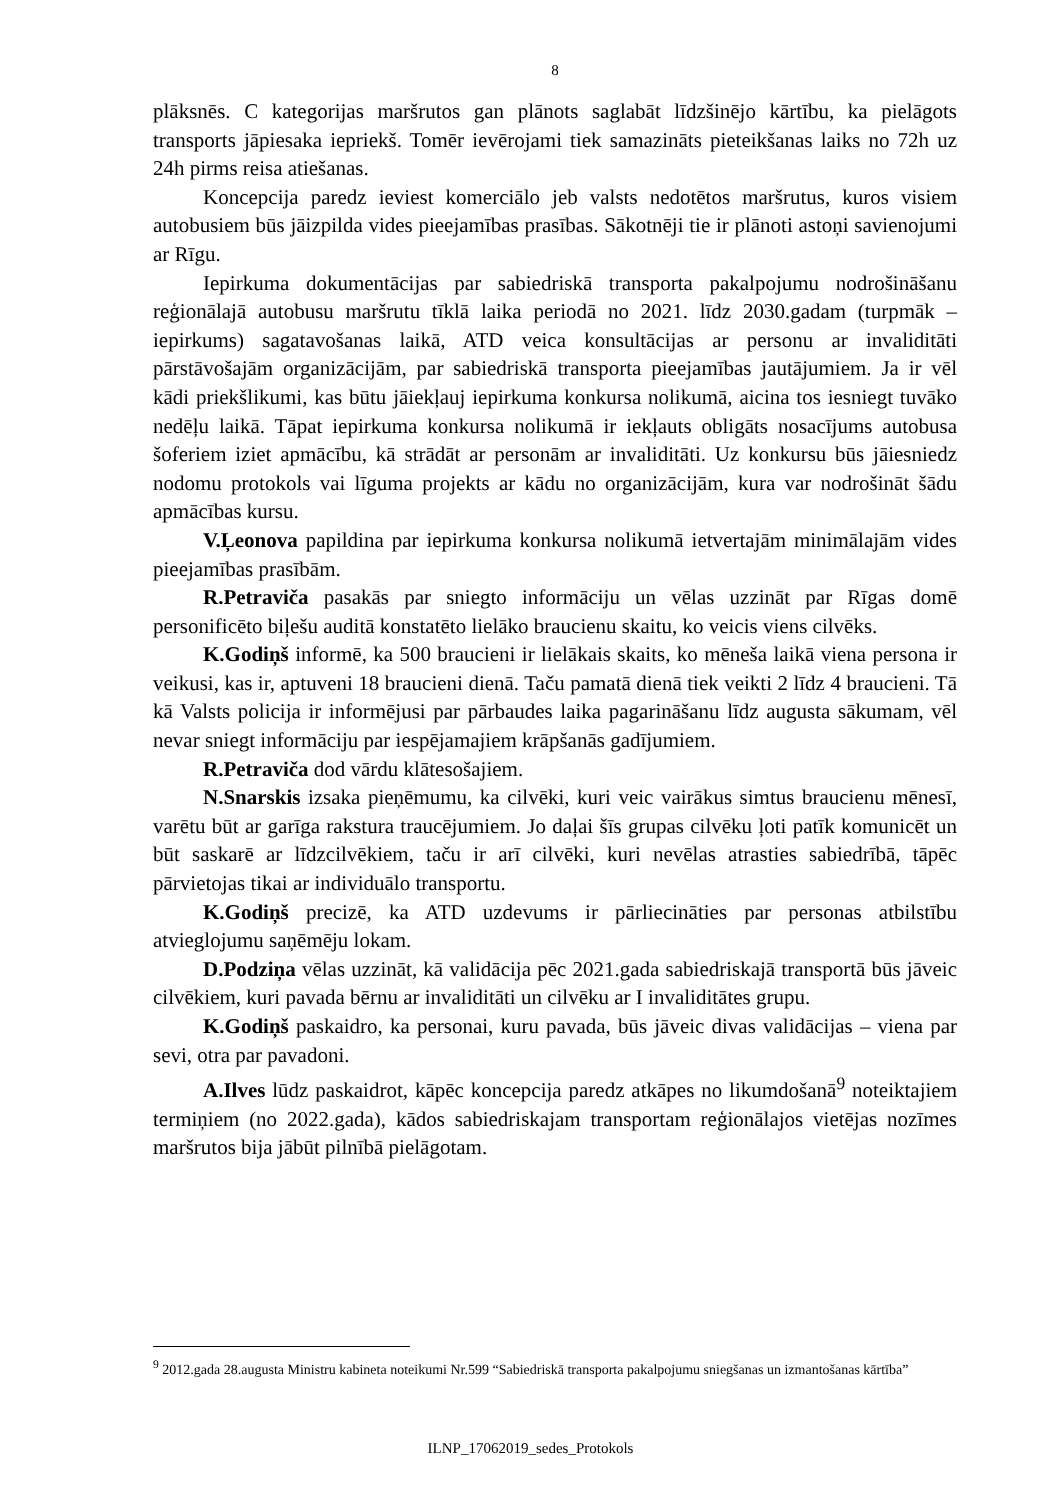8
plāksnēs. C kategorijas maršrutos gan plānots saglabāt līdzšinējo kārtību, ka pielāgots transports jāpiesaka iepriekš. Tomēr ievērojami tiek samazināts pieteikšanas laiks no 72h uz 24h pirms reisa atiešanas.
Koncepcija paredz ieviest komerciālo jeb valsts nedotētos maršrutus, kuros visiem autobusiem būs jāizpilda vides pieejamības prasības. Sākotnēji tie ir plānoti astoņi savienojumi ar Rīgu.
Iepirkuma dokumentācijas par sabiedriskā transporta pakalpojumu nodrošināšanu reģionālajā autobusu maršrutu tīklā laika periodā no 2021. līdz 2030.gadam (turpmāk – iepirkums) sagatavošanas laikā, ATD veica konsultācijas ar personu ar invaliditāti pārstāvošajām organizācijām, par sabiedriskā transporta pieejamības jautājumiem. Ja ir vēl kādi priekšlikumi, kas būtu jāiekļauj iepirkuma konkursa nolikumā, aicina tos iesniegt tuvāko nedēļu laikā. Tāpat iepirkuma konkursa nolikumā ir iekļauts obligāts nosacījums autobusa šoferiem iziet apmācību, kā strādāt ar personām ar invaliditāti. Uz konkursu būs jāiesniedz nodomu protokols vai līguma projekts ar kādu no organizācijām, kura var nodrošināt šādu apmācības kursu.
V.Ļeonova papildina par iepirkuma konkursa nolikumā ietvertajām minimālajām vides pieejamības prasībām.
R.Petraviča pasakās par sniegto informāciju un vēlas uzzināt par Rīgas domē personificēto biļešu auditā konstatēto lielāko braucienu skaitu, ko veicis viens cilvēks.
K.Godiņš informē, ka 500 braucieni ir lielākais skaits, ko mēneša laikā viena persona ir veikusi, kas ir, aptuveni 18 braucieni dienā. Taču pamatā dienā tiek veikti 2 līdz 4 braucieni. Tā kā Valsts policija ir informējusi par pārbaudes laika pagarināšanu līdz augusta sākumam, vēl nevar sniegt informāciju par iespējamajiem krāpšanās gadījumiem.
R.Petraviča dod vārdu klātesošajiem.
N.Snarskis izsaka pieņēmumu, ka cilvēki, kuri veic vairākus simtus braucienu mēnesī, varētu būt ar garīga rakstura traucējumiem. Jo daļai šīs grupas cilvēku ļoti patīk komunicēt un būt saskarē ar līdzcilvēkiem, taču ir arī cilvēki, kuri nevēlas atrasties sabiedrībā, tāpēc pārvietojas tikai ar individuālo transportu.
K.Godiņš precizē, ka ATD uzdevums ir pārliecināties par personas atbilstību atvieglojumu saņēmēju lokam.
D.Podziņa vēlas uzzināt, kā validācija pēc 2021.gada sabiedriskajā transportā būs jāveic cilvēkiem, kuri pavada bērnu ar invaliditāti un cilvēku ar I invaliditātes grupu.
K.Godiņš paskaidro, ka personai, kuru pavada, būs jāveic divas validācijas – viena par sevi, otra par pavadoni.
A.Ilves lūdz paskaidrot, kāpēc koncepcija paredz atkāpes no likumdošanā<sup>9</sup> noteiktajiem termiņiem (no 2022.gada), kādos sabiedriskajam transportam reģionālajos vietējas nozīmes maršrutos bija jābūt pilnībā pielāgotam.
<sup>9</sup> 2012.gada 28.augusta Ministru kabineta noteikumi Nr.599 “Sabiedriskā transporta pakalpojumu sniegšanas un izmantošanas kārtība”
ILNP_17062019_sedes_Protokols